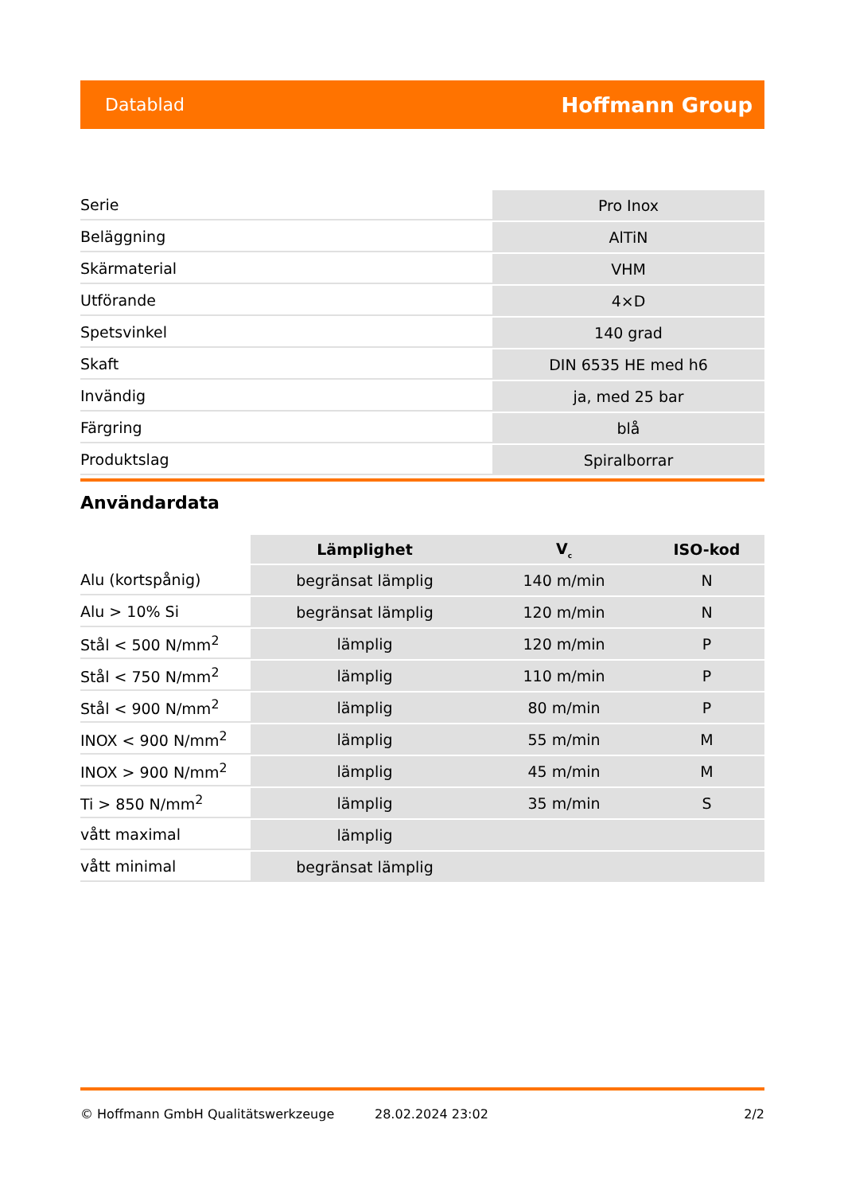Datablad Hoffmann Group
| Serie | Pro Inox |
| Beläggning | AlTiN |
| Skärmaterial | VHM |
| Utförande | 4×D |
| Spetsvinkel | 140 grad |
| Skaft | DIN 6535 HE med h6 |
| Invändig | ja, med 25 bar |
| Färgring | blå |
| Produktslag | Spiralborrar |
Användardata
| | Lämplighet | V<sub>c</sub> | ISO-kod |
| --- | --- | --- | --- |
| Alu (kortspånig) | begränsat lämplig | 140 m/min | N |
| Alu > 10% Si | begränsat lämplig | 120 m/min | N |
| Stål < 500 N/mm<sup>2</sup> | lämplig | 120 m/min | P |
| Stål < 750 N/mm<sup>2</sup> | lämplig | 110 m/min | P |
| Stål < 900 N/mm<sup>2</sup> | lämplig | 80 m/min | P |
| INOX < 900 N/mm<sup>2</sup> | lämplig | 55 m/min | M |
| INOX > 900 N/mm<sup>2</sup> | lämplig | 45 m/min | M |
| Ti > 850 N/mm<sup>2</sup> | lämplig | 35 m/min | S |
| vått maximal | lämplig | | |
| vått minimal | begränsat lämplig | | |
© Hoffmann GmbH Qualitätswerkzeuge 28.02.2024 23:02 2/2